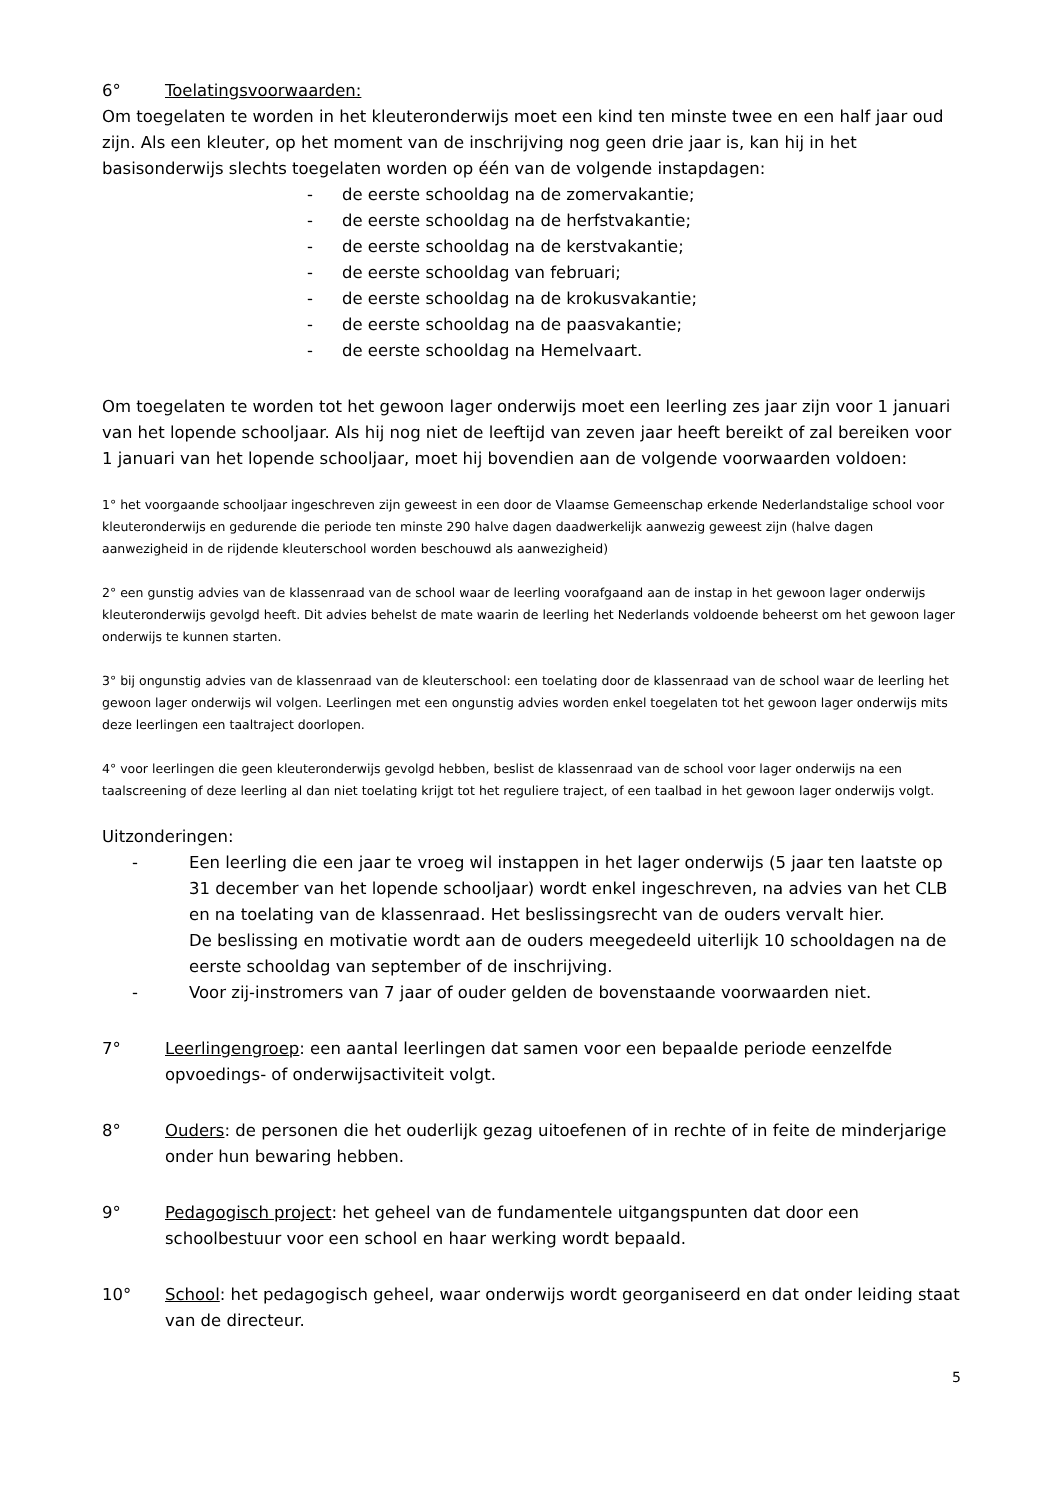6° Toelatingsvoorwaarden:
Om toegelaten te worden in het kleuteronderwijs moet een kind ten minste twee en een half jaar oud zijn. Als een kleuter, op het moment van de inschrijving nog geen drie jaar is, kan hij in het basisonderwijs slechts toegelaten worden op één van de volgende instapdagen:
- de eerste schooldag na de zomervakantie;
- de eerste schooldag na de herfstvakantie;
- de eerste schooldag na de kerstvakantie;
- de eerste schooldag van februari;
- de eerste schooldag na de krokusvakantie;
- de eerste schooldag na de paasvakantie;
- de eerste schooldag na Hemelvaart.
Om toegelaten te worden tot het gewoon lager onderwijs moet een leerling zes jaar zijn voor 1 januari van het lopende schooljaar. Als hij nog niet de leeftijd van zeven jaar heeft bereikt of zal bereiken voor 1 januari van het lopende schooljaar, moet hij bovendien aan de volgende voorwaarden voldoen:
1° het voorgaande schooljaar ingeschreven zijn geweest in een door de Vlaamse Gemeenschap erkende Nederlandstalige school voor kleuteronderwijs en gedurende die periode ten minste 290 halve dagen daadwerkelijk aanwezig geweest zijn (halve dagen aanwezigheid in de rijdende kleuterschool worden beschouwd als aanwezigheid)
2° een gunstig advies van de klassenraad van de school waar de leerling voorafgaand aan de instap in het gewoon lager onderwijs kleuteronderwijs gevolgd heeft. Dit advies behelst de mate waarin de leerling het Nederlands voldoende beheerst om het gewoon lager onderwijs te kunnen starten.
3° bij ongunstig advies van de klassenraad van de kleuterschool: een toelating door de klassenraad van de school waar de leerling het gewoon lager onderwijs wil volgen. Leerlingen met een ongunstig advies worden enkel toegelaten tot het gewoon lager onderwijs mits deze leerlingen een taaltraject doorlopen.
4° voor leerlingen die geen kleuteronderwijs gevolgd hebben, beslist de klassenraad van de school voor lager onderwijs na een taalscreening of deze leerling al dan niet toelating krijgt tot het reguliere traject, of een taalbad in het gewoon lager onderwijs volgt.
Uitzonderingen:
- Een leerling die een jaar te vroeg wil instappen in het lager onderwijs (5 jaar ten laatste op 31 december van het lopende schooljaar) wordt enkel ingeschreven, na advies van het CLB en na toelating van de klassenraad. Het beslissingsrecht van de ouders vervalt hier.
De beslissing en motivatie wordt aan de ouders meegedeeld uiterlijk 10 schooldagen na de eerste schooldag van september of de inschrijving.
- Voor zij-instromers van 7 jaar of ouder gelden de bovenstaande voorwaarden niet.
7° Leerlingengroep: een aantal leerlingen dat samen voor een bepaalde periode eenzelfde opvoedings- of onderwijsactiviteit volgt.
8° Ouders: de personen die het ouderlijk gezag uitoefenen of in rechte of in feite de minderjarige onder hun bewaring hebben.
9° Pedagogisch project: het geheel van de fundamentele uitgangspunten dat door een schoolbestuur voor een school en haar werking wordt bepaald.
10° School: het pedagogisch geheel, waar onderwijs wordt georganiseerd en dat onder leiding staat van de directeur.
5